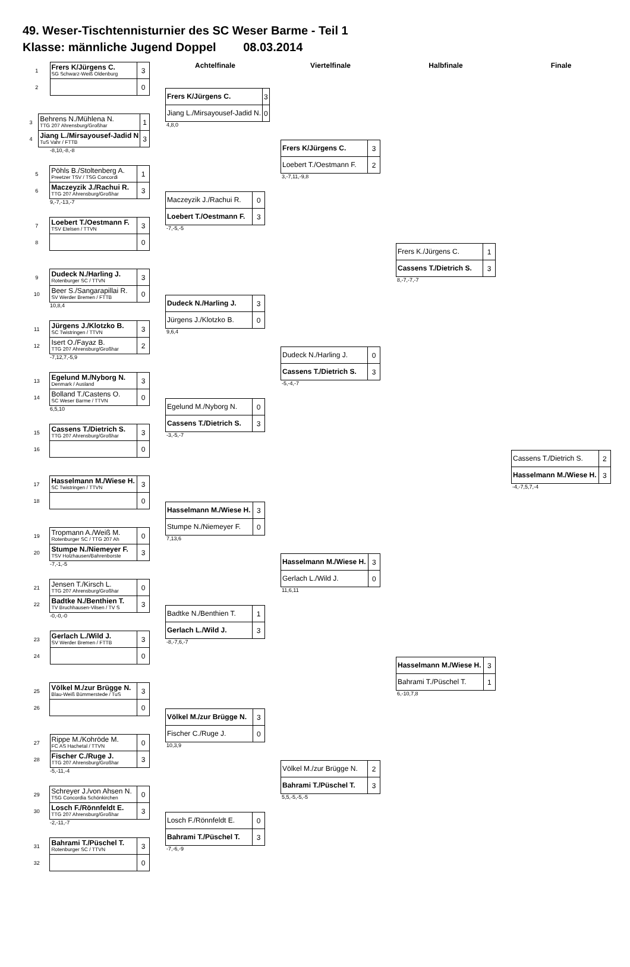49. Weser-Tischtennisturnier des SC Weser Barme - Teil 1
Klasse: männliche Jugend Doppel 08.03.2014
| 1 | Frers K/Jürgens C. SG Schwarz-Weiß Oldenburg | 3 |
| 2 | | 0 |
| 3 | Behrens N./Mühlena N. TTG 207 Ahrensburg/Großhar | 1 |
| 4 | Jiang L./Mirsayousef-Jadid N TuS Vahr / FTTB | 3 |
-8,10,-8,-8
| 5 | Pöhls B./Stoltenberg A. Preetzer TSV / TSG Concordi | 1 |
| 6 | Maczeyzik J./Rachui R. TTG 207 Ahrensburg/Großhar | 3 |
9,-7,-13,-7
| 7 | Loebert T./Oestmann F. TSV Etelsen / TTVN | 3 |
| 8 | | 0 |
| 9 | Dudeck N./Harling J. Rotenburger SC / TTVN | 3 |
| 10 | Beer S./Sangarapillai R. SV Werder Bremen / FTTB | 0 |
10,8,4
| 11 | Jürgens J./Klotzko B. SC Twistringen / TTVN | 3 |
| 12 | Isert O./Fayaz B. TTG 207 Ahrensburg/Großhar | 2 |
-7,12,7,-5,9
| 13 | Egelund M./Nyborg N. Denmark / Ausland | 3 |
| 14 | Bolland T./Castens O. SC Weser Barme / TTVN | 0 |
6,5,10
| 15 | Cassens T./Dietrich S. TTG 207 Ahrensburg/Großhar | 3 |
| 16 | | 0 |
| 17 | Hasselmann M./Wiese H. SC Twistringen / TTVN | 3 |
| 18 | | 0 |
| 19 | Tropmann A./Weiß M. Rotenburger SC / TTG 207 Ah | 0 |
| 20 | Stumpe N./Niemeyer F. TSV Holzhausen/Bahrenborste | 3 |
-7,-1,-5
| 21 | Jensen T./Kirsch L. TTG 207 Ahrensburg/Großhar | 0 |
| 22 | Badtke N./Benthien T. TV Bruchhausen-Vilsen / TV S | 3 |
-0,-0,-0
| 23 | Gerlach L./Wild J. SV Werder Bremen / FTTB | 3 |
| 24 | | 0 |
| 25 | Völkel M./zur Brügge N. Blau-Weiß Bümmerstede / TuS | 3 |
| 26 | | 0 |
| 27 | Rippe M./Kohröde M. FC AS Hachetal / TTVN | 0 |
| 28 | Fischer C./Ruge J. TTG 207 Ahrensburg/Großhar | 3 |
-5,-11,-4
| 29 | Schreyer J./von Ahsen N. TSG Concordia Schönkirchen | 0 |
| 30 | Losch F./Rönnfeldt E. TTG 207 Ahrensburg/Großhar | 3 |
-2,-11,-7
| 31 | Bahrami T./Püschel T. Rotenburger SC / TTVN | 3 |
| 32 | | 0 |
Achtelfinale
| Frers K/Jürgens C. | 3 |
| Jiang L./Mirsayousef-Jadid N. | 0 |
4,8,0
| Maczeyzik J./Rachui R. | 0 |
| Loebert T./Oestmann F. | 3 |
-7,-5,-5
| Dudeck N./Harling J. | 3 |
| Jürgens J./Klotzko B. | 0 |
9,6,4
| Egelund M./Nyborg N. | 0 |
| Cassens T./Dietrich S. | 3 |
-3,-5,-7
| Hasselmann M./Wiese H. | 3 |
| Stumpe N./Niemeyer F. | 0 |
7,13,6
| Badtke N./Benthien T. | 1 |
| Gerlach L./Wild J. | 3 |
-8,-7,6,-7
| Völkel M./zur Brügge N. | 3 |
| Fischer C./Ruge J. | 0 |
10,3,9
| Losch F./Rönnfeldt E. | 0 |
| Bahrami T./Püschel T. | 3 |
-7,-6,-9
Viertelfinale
| Frers K/Jürgens C. | 3 |
| Loebert T./Oestmann F. | 2 |
3,-7,11,-9,8
| Dudeck N./Harling J. | 0 |
| Cassens T./Dietrich S. | 3 |
-5,-4,-7
| Hasselmann M./Wiese H. | 3 |
| Gerlach L./Wild J. | 0 |
11,6,11
| Völkel M./zur Brügge N. | 2 |
| Bahrami T./Püschel T. | 3 |
5,5,-5,-5,-5
Halbfinale
| Frers K./Jürgens C. | 1 |
| Cassens T./Dietrich S. | 3 |
8,-7,-7,-7
| Hasselmann M./Wiese H. | 3 |
| Bahrami T./Püschel T. | 1 |
6,-10,7,8
Finale
| Cassens T./Dietrich S. | 2 |
| Hasselmann M./Wiese H. | 3 |
-4,-7,5,7,-4